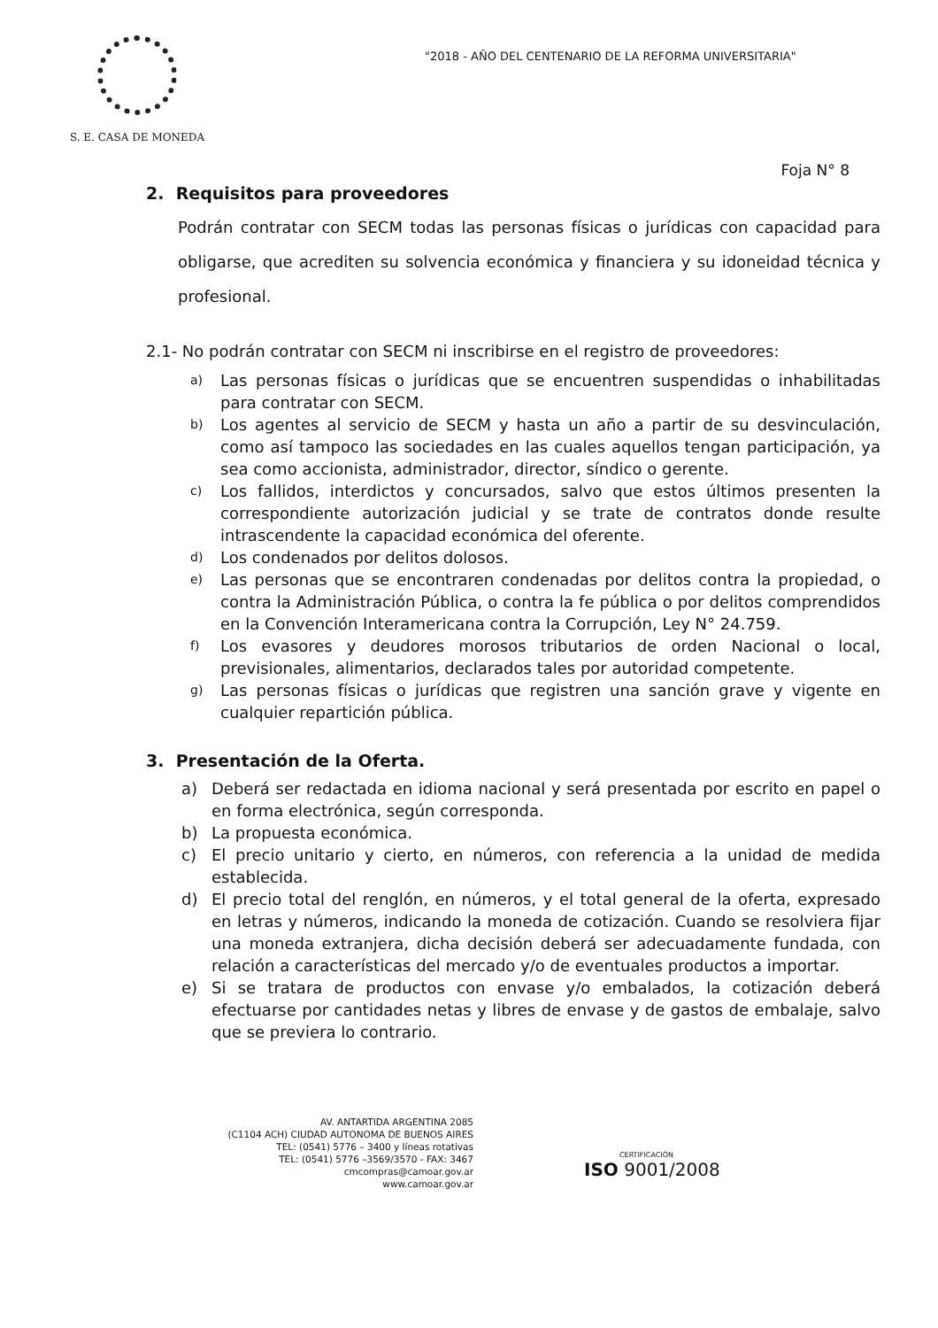S. E. CASA DE MONEDA
"2018 - AÑO DEL CENTENARIO DE LA REFORMA UNIVERSITARIA"
Foja N° 8
2. Requisitos para proveedores
Podrán contratar con SECM todas las personas físicas o jurídicas con capacidad para obligarse, que acrediten su solvencia económica y financiera y su idoneidad técnica y profesional.
2.1- No podrán contratar con SECM ni inscribirse en el registro de proveedores:
a) Las personas físicas o jurídicas que se encuentren suspendidas o inhabilitadas para contratar con SECM.
b) Los agentes al servicio de SECM y hasta un año a partir de su desvinculación, como así tampoco las sociedades en las cuales aquellos tengan participación, ya sea como accionista, administrador, director, síndico o gerente.
c) Los fallidos, interdictos y concursados, salvo que estos últimos presenten la correspondiente autorización judicial y se trate de contratos donde resulte intrascendente la capacidad económica del oferente.
d) Los condenados por delitos dolosos.
e) Las personas que se encontraren condenadas por delitos contra la propiedad, o contra la Administración Pública, o contra la fe pública o por delitos comprendidos en la Convención Interamericana contra la Corrupción, Ley N° 24.759.
f) Los evasores y deudores morosos tributarios de orden Nacional o local, previsionales, alimentarios, declarados tales por autoridad competente.
g) Las personas físicas o jurídicas que registren una sanción grave y vigente en cualquier repartición pública.
3. Presentación de la Oferta.
a) Deberá ser redactada en idioma nacional y será presentada por escrito en papel o en forma electrónica, según corresponda.
b) La propuesta económica.
c) El precio unitario y cierto, en números, con referencia a la unidad de medida establecida.
d) El precio total del renglón, en números, y el total general de la oferta, expresado en letras y números, indicando la moneda de cotización. Cuando se resolviera fijar una moneda extranjera, dicha decisión deberá ser adecuadamente fundada, con relación a características del mercado y/o de eventuales productos a importar.
e) Si se tratara de productos con envase y/o embalados, la cotización deberá efectuarse por cantidades netas y libres de envase y de gastos de embalaje, salvo que se previera lo contrario.
AV. ANTARTIDA ARGENTINA 2085
(C1104 ACH) CIUDAD AUTONOMA DE BUENOS AIRES
TEL: (0541) 5776 – 3400 y líneas rotativas
TEL: (0541) 5776 –3569/3570 - FAX: 3467
cmcompras@camoar.gov.ar
www.camoar.gov.ar
CERTIFICACIÓN
ISO 9001/2008